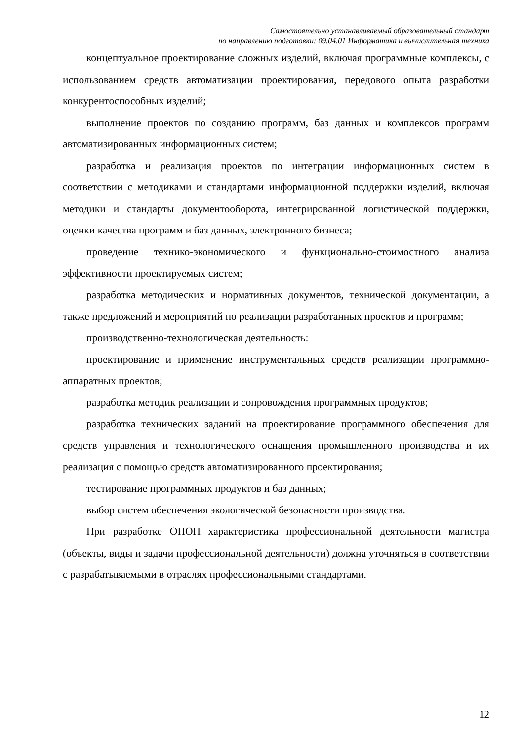Самостоятельно устанавливаемый образовательный стандарт
по направлению подготовки: 09.04.01 Информатика и вычислительная техника
концептуальное проектирование сложных изделий, включая программные комплексы, с использованием средств автоматизации проектирования, передового опыта разработки конкурентоспособных изделий;
выполнение проектов по созданию программ, баз данных и комплексов программ автоматизированных информационных систем;
разработка и реализация проектов по интеграции информационных систем в соответствии с методиками и стандартами информационной поддержки изделий, включая методики и стандарты документооборота, интегрированной логистической поддержки, оценки качества программ и баз данных, электронного бизнеса;
проведение технико-экономического и функционально-стоимостного анализа эффективности проектируемых систем;
разработка методических и нормативных документов, технической документации, а также предложений и мероприятий по реализации разработанных проектов и программ;
производственно-технологическая деятельность:
проектирование и применение инструментальных средств реализации программно-аппаратных проектов;
разработка методик реализации и сопровождения программных продуктов;
разработка технических заданий на проектирование программного обеспечения для средств управления и технологического оснащения промышленного производства и их реализация с помощью средств автоматизированного проектирования;
тестирование программных продуктов и баз данных;
выбор систем обеспечения экологической безопасности производства.
При разработке ОПОП характеристика профессиональной деятельности магистра (объекты, виды и задачи профессиональной деятельности) должна уточняться в соответствии с разрабатываемыми в отраслях профессиональными стандартами.
12